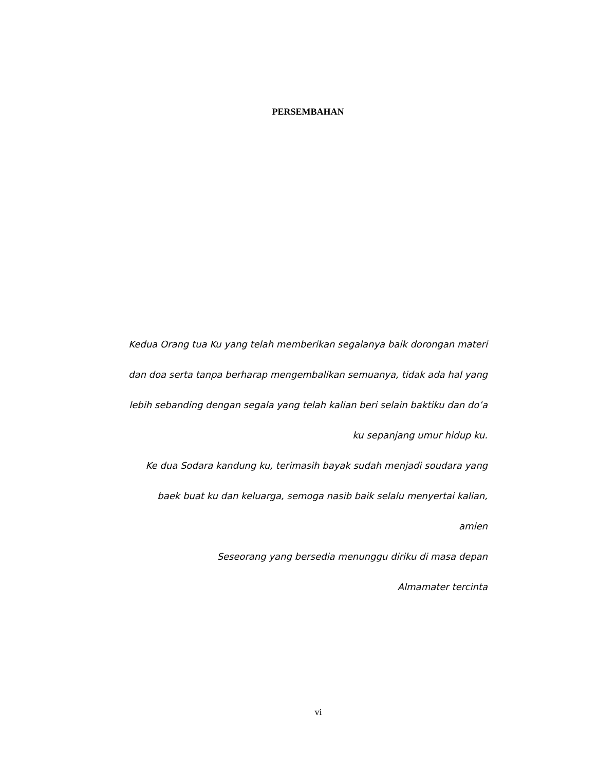PERSEMBAHAN
Kedua Orang tua Ku yang telah memberikan segalanya baik dorongan materi dan doa serta tanpa berharap mengembalikan semuanya, tidak ada hal yang lebih sebanding dengan segala yang telah kalian beri selain baktiku dan do’a ku sepanjang umur hidup ku.
Ke dua Sodara kandung ku, terimasih bayak sudah menjadi soudara yang baek buat ku dan keluarga, semoga nasib baik selalu menyertai kalian, amien
Seseorang yang bersedia menunggu diriku di masa depan
Almamater tercinta
vi